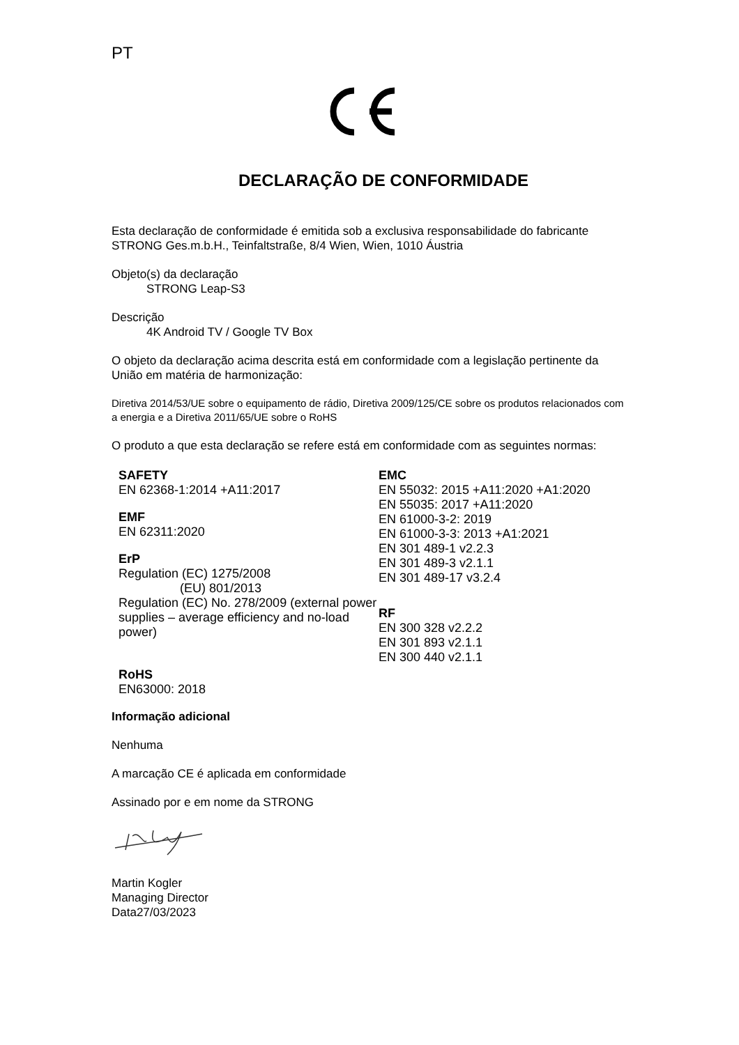PT
DECLARAÇÃO DE CONFORMIDADE
Esta declaração de conformidade é emitida sob a exclusiva responsabilidade do fabricante
STRONG Ges.m.b.H., Teinfaltstraße, 8/4 Wien, Wien, 1010 Áustria
Objeto(s) da declaração
STRONG Leap-S3
Descrição
4K Android TV / Google TV Box
O objeto da declaração acima descrita está em conformidade com a legislação pertinente da União em matéria de harmonização:
Diretiva 2014/53/UE sobre o equipamento de rádio, Diretiva 2009/125/CE sobre os produtos relacionados com a energia e a Diretiva 2011/65/UE sobre o RoHS
O produto a que esta declaração se refere está em conformidade com as seguintes normas:
SAFETY
EN 62368-1:2014 +A11:2017
EMF
EN 62311:2020
ErP
Regulation (EC) 1275/2008
(EU) 801/2013
Regulation (EC) No. 278/2009 (external power supplies – average efficiency and no-load power)
RoHS
EN63000: 2018
EMC
EN 55032: 2015 +A11:2020 +A1:2020
EN 55035: 2017 +A11:2020
EN 61000-3-2: 2019
EN 61000-3-3: 2013 +A1:2021
EN 301 489-1 v2.2.3
EN 301 489-3 v2.1.1
EN 301 489-17 v3.2.4
RF
EN 300 328 v2.2.2
EN 301 893 v2.1.1
EN 300 440 v2.1.1
Informação adicional
Nenhuma
A marcação CE é aplicada em conformidade
Assinado por e em nome da STRONG
Martin Kogler
Managing Director
Data27/03/2023